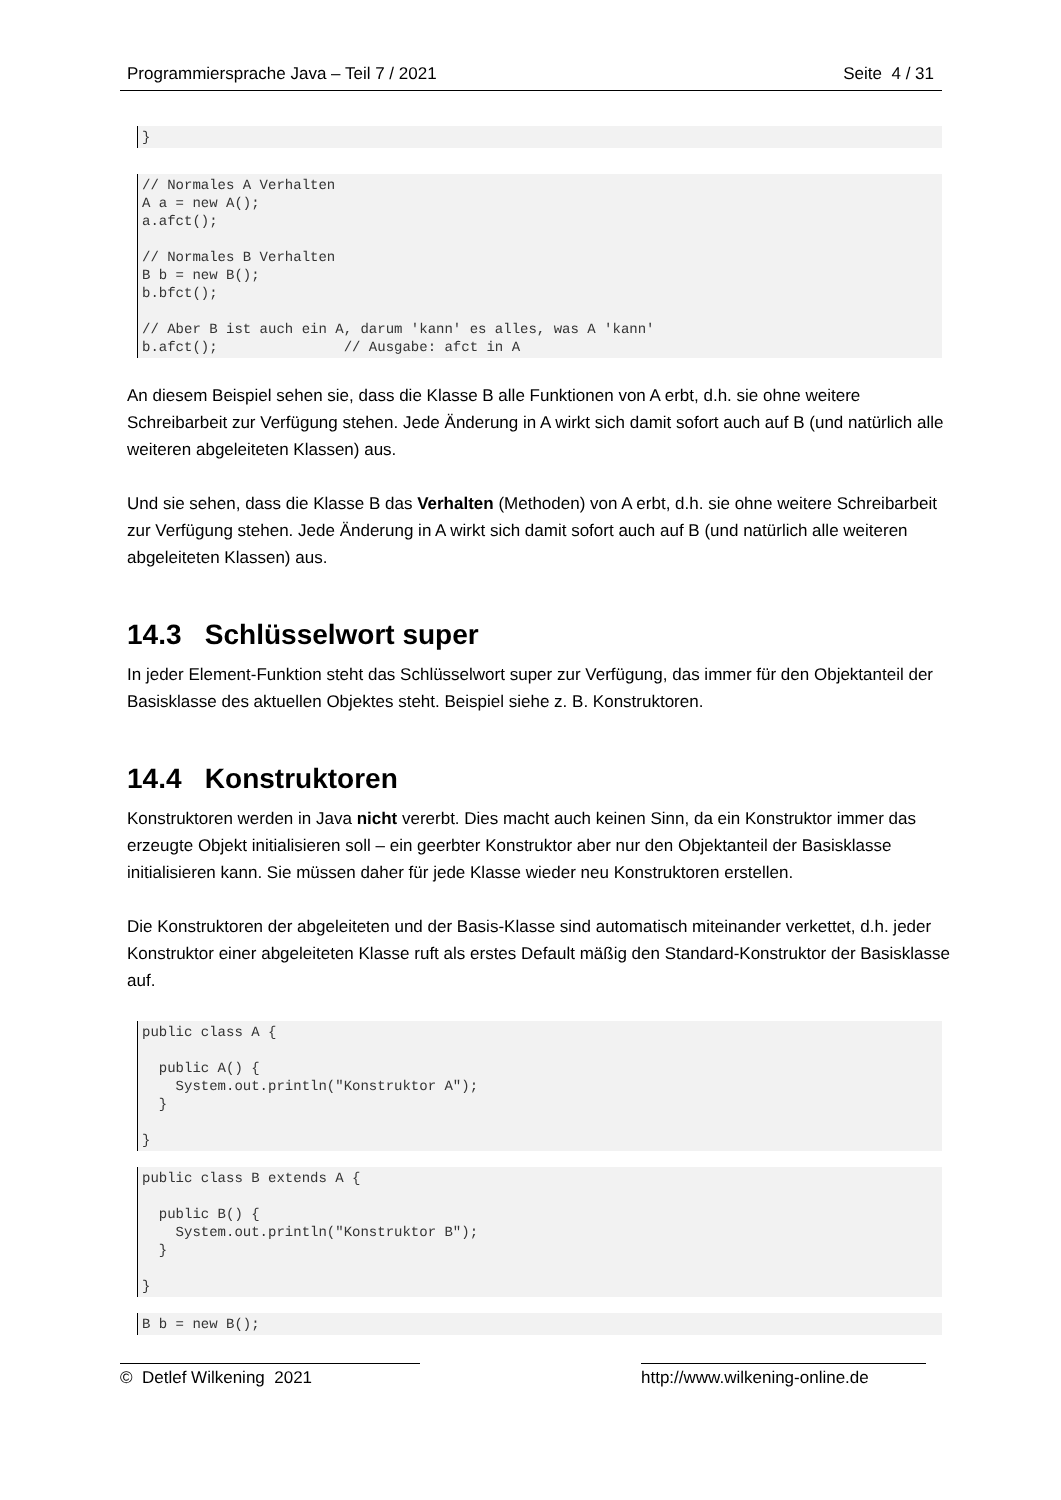Programmiersprache Java – Teil 7 / 2021 Seite 4 / 31
}
// Normales A Verhalten
A a = new A();
a.afct();

// Normales B Verhalten
B b = new B();
b.bfct();

// Aber B ist auch ein A, darum 'kann' es alles, was A 'kann'
b.afct();               // Ausgabe: afct in A
An diesem Beispiel sehen sie, dass die Klasse B alle Funktionen von A erbt, d.h. sie ohne weitere Schreibarbeit zur Verfügung stehen. Jede Änderung in A wirkt sich damit sofort auch auf B (und natürlich alle weiteren abgeleiteten Klassen) aus.
Und sie sehen, dass die Klasse B das Verhalten (Methoden) von A erbt, d.h. sie ohne weitere Schreibarbeit zur Verfügung stehen. Jede Änderung in A wirkt sich damit sofort auch auf B (und natürlich alle weiteren abgeleiteten Klassen) aus.
14.3 Schlüsselwort super
In jeder Element-Funktion steht das Schlüsselwort super zur Verfügung, das immer für den Objektanteil der Basisklasse des aktuellen Objektes steht. Beispiel siehe z. B. Konstruktoren.
14.4 Konstruktoren
Konstruktoren werden in Java nicht vererbt. Dies macht auch keinen Sinn, da ein Konstruktor immer das erzeugte Objekt initialisieren soll – ein geerbter Konstruktor aber nur den Objektanteil der Basisklasse initialisieren kann. Sie müssen daher für jede Klasse wieder neu Konstruktoren erstellen.
Die Konstruktoren der abgeleiteten und der Basis-Klasse sind automatisch miteinander verkettet, d.h. jeder Konstruktor einer abgeleiteten Klasse ruft als erstes Default mäßig den Standard-Konstruktor der Basisklasse auf.
public class A {

  public A() {
    System.out.println("Konstruktor A");
  }

}
public class B extends A {

  public B() {
    System.out.println("Konstruktor B");
  }

}
B b = new B();
© Detlef Wilkening 2021 http://www.wilkening-online.de